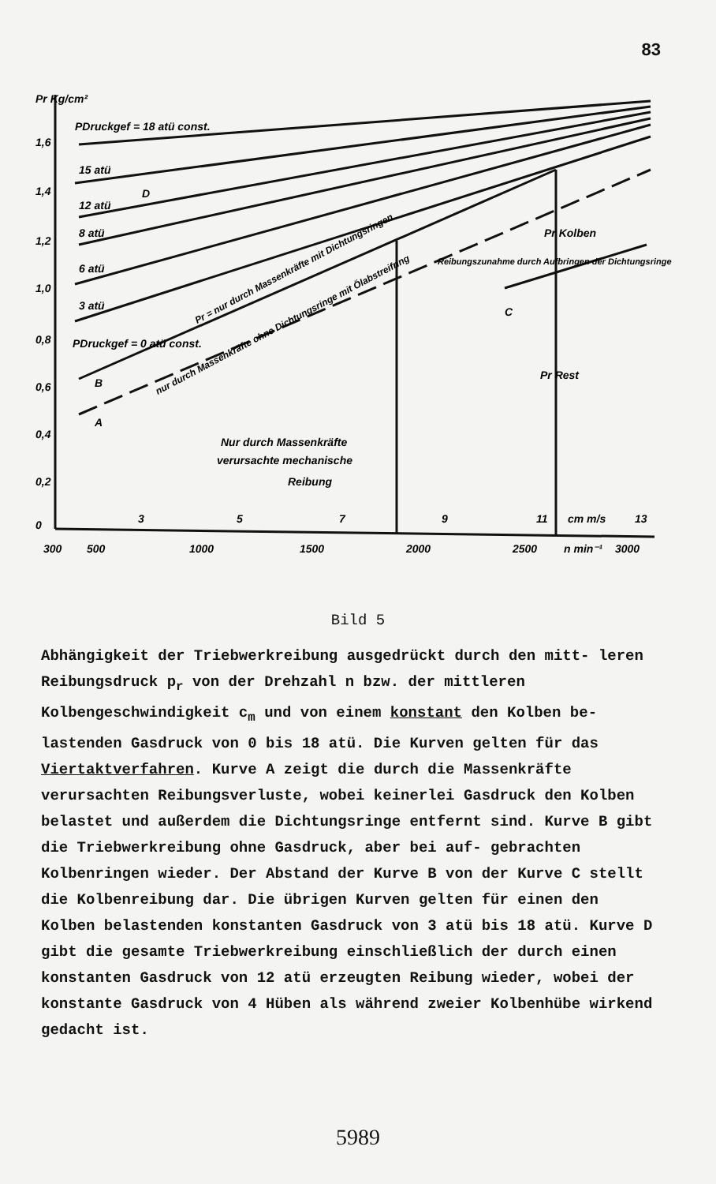83
Pr Kg/cm²
PDruckgef = 18 atü const.
15 atü
D
12 atü
8 atü
6 atü
3 atü
PDruckgef = 0 atü const.
B
A
C
Pr Kolben
Pr Rest
Reibungszunahme durch Aufbringen der Dichtungsringe
Pr = nur durch Massenkräfte mit Dichtungsringen
nur durch Massenkräfte ohne Dichtungsringe mit Ölabstreifring
Nur durch Massenkräfte
verursachte mechanische
Reibung
1,6
1,4
1,2
1,0
0,8
0,6
0,4
0,2
0
3
5
7
9
11
cm m/s
13
300
500
1000
1500
2000
2500
n min⁻¹
3000
Bild 5
Abhängigkeit der Triebwerkreibung ausgedrückt durch den mitt- leren Reibungsdruck p<sub>r</sub> von der Drehzahl n bzw. der mittleren Kolbengeschwindigkeit c<sub>m</sub> und von einem konstant den Kolben be- lastenden Gasdruck von 0 bis 18 atü. Die Kurven gelten für das Viertaktverfahren. Kurve A zeigt die durch die Massenkräfte verursachten Reibungsverluste, wobei keinerlei Gasdruck den Kolben belastet und außerdem die Dichtungsringe entfernt sind. Kurve B gibt die Triebwerkreibung ohne Gasdruck, aber bei auf- gebrachten Kolbenringen wieder. Der Abstand der Kurve B von der Kurve C stellt die Kolbenreibung dar. Die übrigen Kurven gelten für einen den Kolben belastenden konstanten Gasdruck von 3 atü bis 18 atü. Kurve D gibt die gesamte Triebwerkreibung einschließlich der durch einen konstanten Gasdruck von 12 atü erzeugten Reibung wieder, wobei der konstante Gasdruck von 4 Hüben als während zweier Kolbenhübe wirkend gedacht ist.
5989